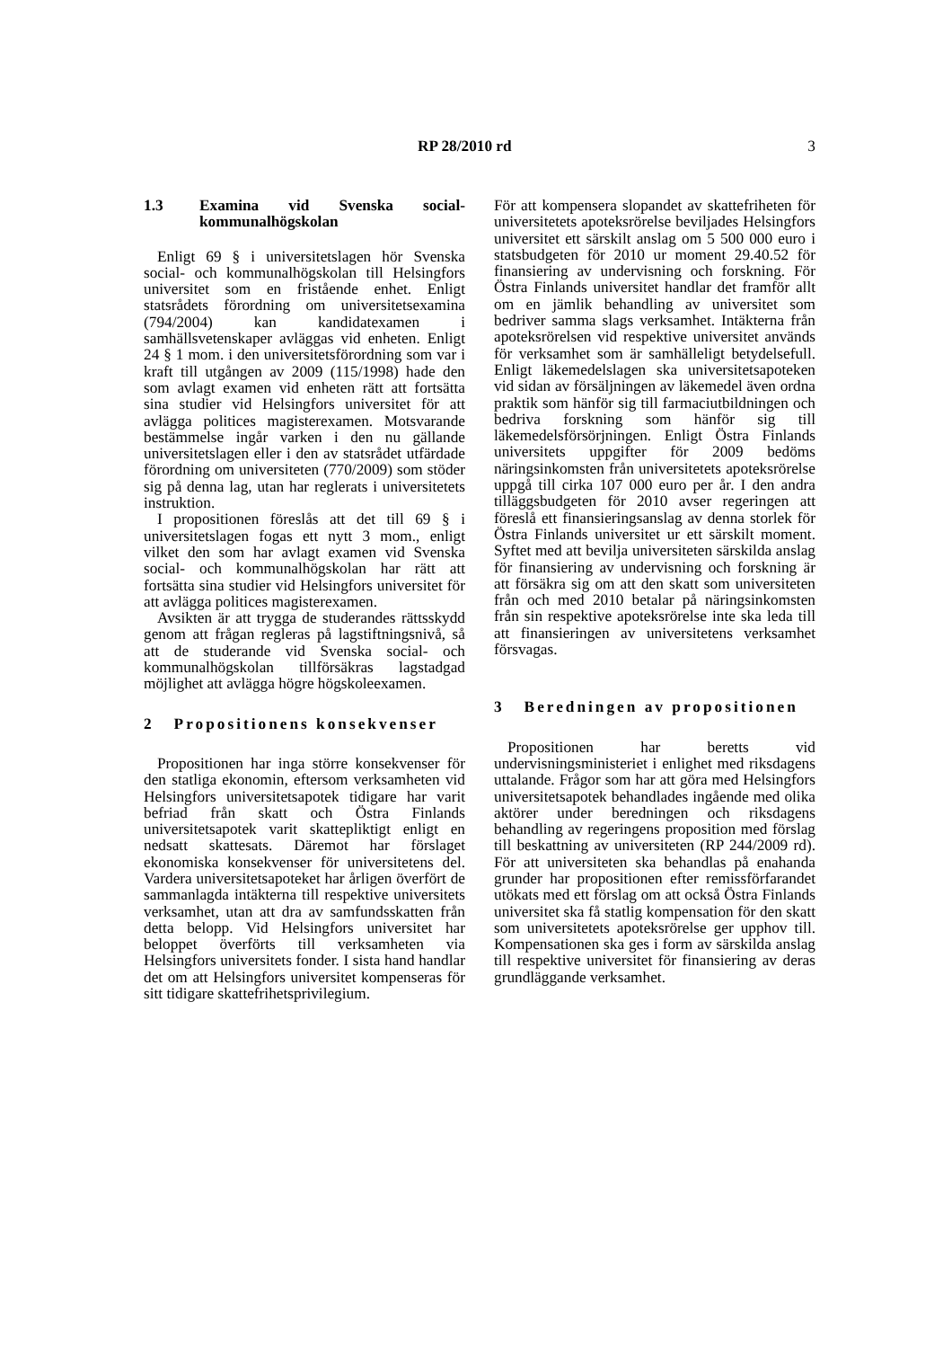RP 28/2010 rd 3
1.3 Examina vid Svenska social- kommunalhögskolan
Enligt 69 § i universitetslagen hör Svenska social- och kommunalhögskolan till Helsingfors universitet som en fristående enhet. Enligt statsrådets förordning om universitetsexamina (794/2004) kan kandidatexamen i samhällsvetenskaper avläggas vid enheten. Enligt 24 § 1 mom. i den universitetsförordning som var i kraft till utgången av 2009 (115/1998) hade den som avlagt examen vid enheten rätt att fortsätta sina studier vid Helsingfors universitet för att avlägga politices magisterexamen. Motsvarande bestämmelse ingår varken i den nu gällande universitetslagen eller i den av statsrådet utfärdade förordning om universiteten (770/2009) som stöder sig på denna lag, utan har reglerats i universitetets instruktion.
I propositionen föreslås att det till 69 § i universitetslagen fogas ett nytt 3 mom., enligt vilket den som har avlagt examen vid Svenska social- och kommunalhögskolan har rätt att fortsätta sina studier vid Helsingfors universitet för att avlägga politices magisterexamen.
Avsikten är att trygga de studerandes rättsskydd genom att frågan regleras på lagstiftningsnivå, så att de studerande vid Svenska social- och kommunalhögskolan tillförsäkras lagstadgad möjlighet att avlägga högre högskoleexamen.
2 Propositionens konsekvenser
Propositionen har inga större konsekvenser för den statliga ekonomin, eftersom verksamheten vid Helsingfors universitetsapotek tidigare har varit befriad från skatt och Östra Finlands universitetsapotek varit skattepliktigt enligt en nedsatt skattesats. Däremot har förslaget ekonomiska konsekvenser för universitetens del. Vardera universitetsapoteket har årligen överfört de sammanlagda intäkterna till respektive universitets verksamhet, utan att dra av samfundsskatten från detta belopp. Vid Helsingfors universitet har beloppet överförts till verksamheten via Helsingfors universitets fonder. I sista hand handlar det om att Helsingfors universitet kompenseras för sitt tidigare skattefrihetsprivilegium.
För att kompensera slopandet av skattefriheten för universitetets apoteksrörelse beviljades Helsingfors universitet ett särskilt anslag om 5 500 000 euro i statsbudgeten för 2010 ur moment 29.40.52 för finansiering av undervisning och forskning. För Östra Finlands universitet handlar det framför allt om en jämlik behandling av universitet som bedriver samma slags verksamhet. Intäkterna från apoteksrörelsen vid respektive universitet används för verksamhet som är samhälleligt betydelsefull. Enligt läkemedelslagen ska universitetsapoteken vid sidan av försäljningen av läkemedel även ordna praktik som hänför sig till farmaciutbildningen och bedriva forskning som hänför sig till läkemedelsförsörjningen. Enligt Östra Finlands universitets uppgifter för 2009 bedöms näringsinkomsten från universitetets apoteksrörelse uppgå till cirka 107 000 euro per år. I den andra tilläggsbudgeten för 2010 avser regeringen att föreslå ett finansieringsanslag av denna storlek för Östra Finlands universitet ur ett särskilt moment. Syftet med att bevilja universiteten särskilda anslag för finansiering av undervisning och forskning är att försäkra sig om att den skatt som universiteten från och med 2010 betalar på näringsinkomsten från sin respektive apoteksrörelse inte ska leda till att finansieringen av universitetens verksamhet försvagas.
3 Beredningen av propositionen
Propositionen har beretts vid undervisningsministeriet i enlighet med riksdagens uttalande. Frågor som har att göra med Helsingfors universitetsapotek behandlades ingående med olika aktörer under beredningen och riksdagens behandling av regeringens proposition med förslag till beskattning av universiteten (RP 244/2009 rd). För att universiteten ska behandlas på enahanda grunder har propositionen efter remissförfarandet utökats med ett förslag om att också Östra Finlands universitet ska få statlig kompensation för den skatt som universitetets apoteksrörelse ger upphov till. Kompensationen ska ges i form av särskilda anslag till respektive universitet för finansiering av deras grundläggande verksamhet.